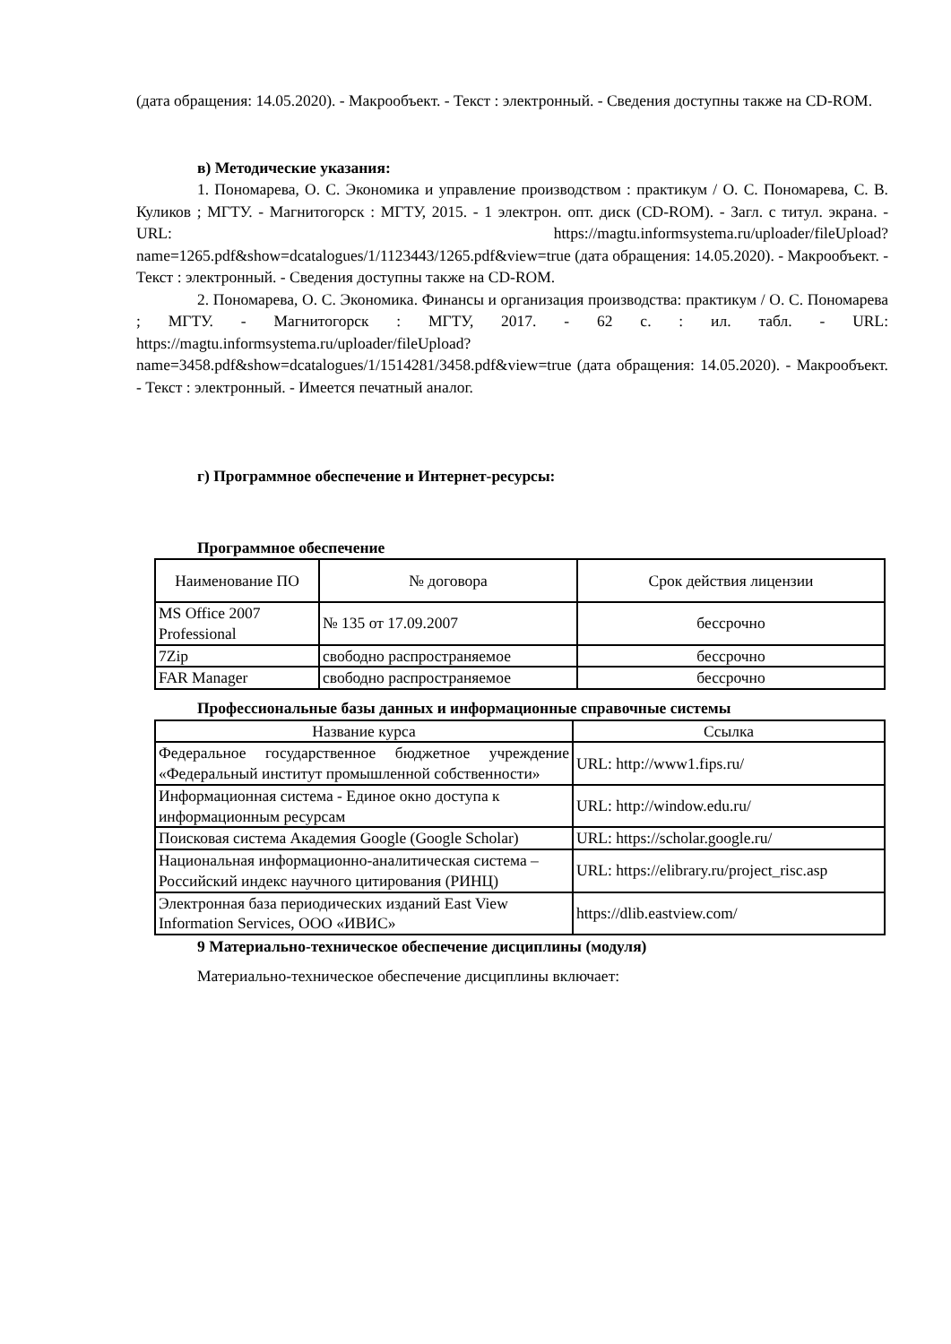(дата обращения: 14.05.2020). - Макрообъект. - Текст : электронный. - Сведения доступны также на CD-ROM.
в) Методические указания:
1. Пономарева, О. С. Экономика и управление производством : практикум / О. С. Пономарева, С. В. Куликов ; МГТУ. - Магнитогорск : МГТУ, 2015. - 1 электрон. опт. диск (CD-ROM). - Загл. с титул. экрана. - URL: https://magtu.informsystema.ru/uploader/fileUpload?name=1265.pdf&show=dcatalogues/1/1123443/1265.pdf&view=true (дата обращения: 14.05.2020). - Макрообъект. - Текст : электронный. - Сведения доступны также на CD-ROM.
2. Пономарева, О. С. Экономика. Финансы и организация производства: практикум / О. С. Пономарева ; МГТУ. - Магнитогорск : МГТУ, 2017. - 62 с. : ил. табл. - URL: https://magtu.informsystema.ru/uploader/fileUpload?name=3458.pdf&show=dcatalogues/1/1514281/3458.pdf&view=true (дата обращения: 14.05.2020). - Макрообъект. - Текст : электронный. - Имеется печатный аналог.
г) Программное обеспечение и Интернет-ресурсы:
Программное обеспечение
| Наименование ПО | № договора | Срок действия лицензии |
| MS Office 2007 Professional | № 135 от 17.09.2007 | бессрочно |
| 7Zip | свободно распространяемое | бессрочно |
| FAR Manager | свободно распространяемое | бессрочно |
Профессиональные базы данных и информационные справочные системы
| Название курса | Ссылка |
| Федеральное государственное бюджетное учреждение «Федеральный институт промышленной собственности» | URL: http://www1.fips.ru/ |
| Информационная система - Единое окно доступа к информационным ресурсам | URL: http://window.edu.ru/ |
| Поисковая система Академия Google (Google Scholar) | URL: https://scholar.google.ru/ |
| Национальная информационно-аналитическая система – Российский индекс научного цитирования (РИНЦ) | URL: https://elibrary.ru/project_risc.asp |
| Электронная база периодических изданий East View Information Services, ООО «ИВИС» | https://dlib.eastview.com/ |
9 Материально-техническое обеспечение дисциплины (модуля)
Материально-техническое обеспечение дисциплины включает: